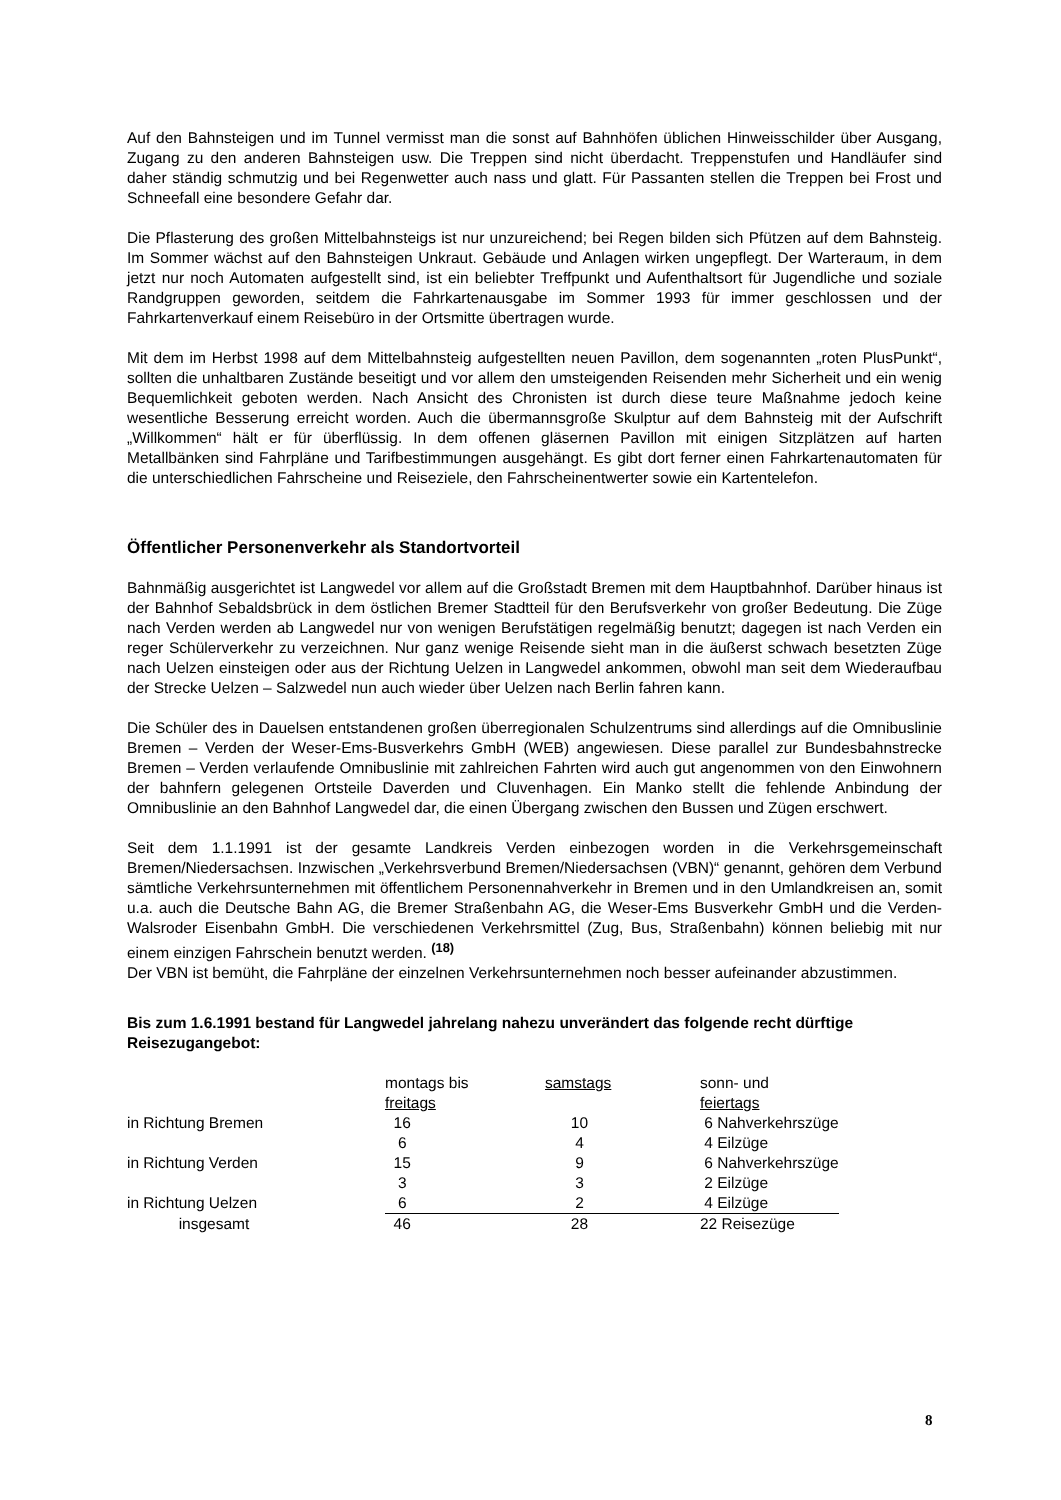Auf den Bahnsteigen und im Tunnel vermisst man die sonst auf Bahnhöfen üblichen Hinweisschilder über Ausgang, Zugang zu den anderen Bahnsteigen usw. Die Treppen sind nicht überdacht. Treppenstufen und Handläufer sind daher ständig schmutzig und bei Regenwetter auch nass und glatt. Für Passanten stellen die Treppen bei Frost und Schneefall eine besondere Gefahr dar.
Die Pflasterung des großen Mittelbahnsteigs ist nur unzureichend; bei Regen bilden sich Pfützen auf dem Bahnsteig. Im Sommer wächst auf den Bahnsteigen Unkraut. Gebäude und Anlagen wirken ungepflegt. Der Warteraum, in dem jetzt nur noch Automaten aufgestellt sind, ist ein beliebter Treffpunkt und Aufenthaltsort für Jugendliche und soziale Randgruppen geworden, seitdem die Fahrkartenausgabe im Sommer 1993 für immer geschlossen und der Fahrkartenverkauf einem Reisebüro in der Ortsmitte übertragen wurde.
Mit dem im Herbst 1998 auf dem Mittelbahnsteig aufgestellten neuen Pavillon, dem sogenannten „roten PlusPunkt“, sollten die unhaltbaren Zustände beseitigt und vor allem den umsteigenden Reisenden mehr Sicherheit und ein wenig Bequemlichkeit geboten werden. Nach Ansicht des Chronisten ist durch diese teure Maßnahme jedoch keine wesentliche Besserung erreicht worden. Auch die übermannsgroße Skulptur auf dem Bahnsteig mit der Aufschrift „Willkommen“ hält er für überflüssig. In dem offenen gläsernen Pavillon mit einigen Sitzplätzen auf harten Metallbänken sind Fahrpläne und Tarifbestimmungen ausgehängt. Es gibt dort ferner einen Fahrkartenautomaten für die unterschiedlichen Fahrscheine und Reiseziele, den Fahrscheinentwerter sowie ein Kartentelefon.
Öffentlicher Personenverkehr als Standortvorteil
Bahnmäßig ausgerichtet ist Langwedel vor allem auf die Großstadt Bremen mit dem Hauptbahnhof. Darüber hinaus ist der Bahnhof Sebaldsbrück in dem östlichen Bremer Stadtteil für den Berufsverkehr von großer Bedeutung. Die Züge nach Verden werden ab Langwedel nur von wenigen Berufstätigen regelmäßig benutzt; dagegen ist nach Verden ein reger Schülerverkehr zu verzeichnen. Nur ganz wenige Reisende sieht man in die äußerst schwach besetzten Züge nach Uelzen einsteigen oder aus der Richtung Uelzen in Langwedel ankommen, obwohl man seit dem Wiederaufbau der Strecke Uelzen – Salzwedel nun auch wieder über Uelzen nach Berlin fahren kann.
Die Schüler des in Dauelsen entstandenen großen überregionalen Schulzentrums sind allerdings auf die Omnibuslinie Bremen – Verden der Weser-Ems-Busverkehrs GmbH (WEB) angewiesen. Diese parallel zur Bundesbahnstrecke Bremen – Verden verlaufende Omnibuslinie mit zahlreichen Fahrten wird auch gut angenommen von den Einwohnern der bahnfern gelegenen Ortsteile Daverden und Cluvenhagen. Ein Manko stellt die fehlende Anbindung der Omnibuslinie an den Bahnhof Langwedel dar, die einen Übergang zwischen den Bussen und Zügen erschwert.
Seit dem 1.1.1991 ist der gesamte Landkreis Verden einbezogen worden in die Verkehrsgemeinschaft Bremen/Niedersachsen. Inzwischen „Verkehrsverbund Bremen/Niedersachsen (VBN)“ genannt, gehören dem Verbund sämtliche Verkehrsunternehmen mit öffentlichem Personennahverkehr in Bremen und in den Umlandkreisen an, somit u.a. auch die Deutsche Bahn AG, die Bremer Straßenbahn AG, die Weser-Ems Busverkehr GmbH und die Verden-Walsroder Eisenbahn GmbH. Die verschiedenen Verkehrsmittel (Zug, Bus, Straßenbahn) können beliebig mit nur einem einzigen Fahrschein benutzt werden. <sup>(18)</sup>
Der VBN ist bemüht, die Fahrpläne der einzelnen Verkehrsunternehmen noch besser aufeinander abzustimmen.
Bis zum 1.6.1991 bestand für Langwedel jahrelang nahezu unverändert das folgende recht dürftige Reisezugangebot:
| | montags bis freitags | samstags | sonn- und feiertags |
| in Richtung Bremen | 16 | 10 | 6 Nahverkehrszüge |
| | 6 | 4 | 4 Eilzüge |
| in Richtung Verden | 15 | 9 | 6 Nahverkehrszüge |
| | 3 | 3 | 2 Eilzüge |
| in Richtung Uelzen | 6 | 2 | 4 Eilzüge |
| insgesamt | 46 | 28 | 22 Reisezüge |
8